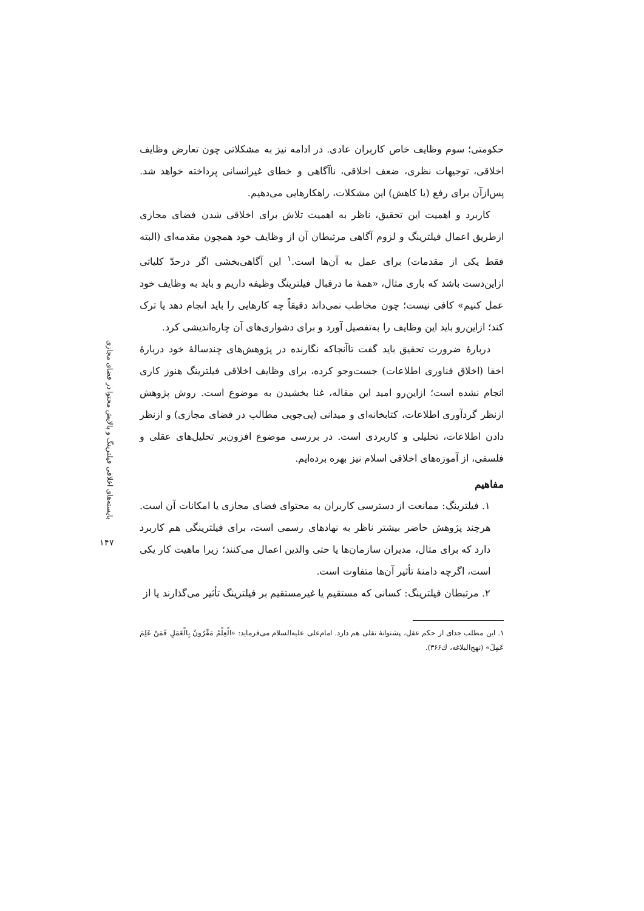بایسته‌های اخلاقی فیلترینگ و پالایش محتوا در فضای مجازی
۱۴۷
حکومتی؛ سوم وظایف خاص کاربران عادی. در ادامه نیز به مشکلاتی چون تعارض وظایف اخلاقی، توجیهات نظری، ضعف اخلاقی، ناآگاهی و خطای غیرانسانی پرداخته خواهد شد. پس‌ازآن برای رفع (یا کاهش) این مشکلات، راهکارهایی می‌دهیم.
کاربرد و اهمیت این تحقیق، ناظر به اهمیت تلاش برای اخلاقی شدن فضای مجازی ازطریق اعمال فیلترینگ و لزوم آگاهی مرتبطان آن از وظایف خود همچون مقدمه‌ای (البته فقط یکی از مقدمات) برای عمل به آن‌ها است.<sup>۱</sup> این آگاهی‌بخشی اگر درحدّ کلیاتی ازاین‌دست باشد که باری مثال، «همهٔ ما درقبال فیلترینگ وظیفه داریم و باید به وظایف خود عمل کنیم» کافی نیست؛ چون مخاطب نمی‌داند دقیقاً چه کارهایی را باید انجام دهد یا ترک کند؛ ازاین‌رو باید این وظایف را به‌تفصیل آورد و برای دشواری‌های آن چاره‌اندیشی کرد.
دربارهٔ ضرورت تحقیق باید گفت تاآنجاکه نگارنده در پژوهش‌های چندسالهٔ خود دربارهٔ اخفا (اخلاق فناوری اطلاعات) جست‌وجو کرده، برای وظایف اخلاقی فیلترینگ هنوز کاری انجام نشده است؛ ازاین‌رو امید این مقاله، غنا بخشیدن به موضوع است. روش پژوهش ازنظر گردآوری اطلاعات، کتابخانه‌ای و میدانی (پی‌جویی مطالب در فضای مجازی) و ازنظر دادن اطلاعات، تحلیلی و کاربردی است. در بررسی موضوع افزون‌بر تحلیل‌های عقلی و فلسفی، از آموزه‌های اخلاقی اسلام نیز بهره برده‌ایم.
مفاهیم
۱. فیلترینگ: ممانعت از دسترسی کاربران به محتوای فضای مجازی یا امکانات آن است. هرچند پژوهش حاضر بیشتر ناظر به نهادهای رسمی است، برای فیلترینگی هم کاربرد دارد که برای مثال، مدیران سازمان‌ها یا حتی والدین اعمال می‌کنند؛ زیرا ماهیت کار یکی است، اگرچه دامنهٔ تأثیر آن‌ها متفاوت است.
۲. مرتبطان فیلترینگ: کسانی که مستقیم یا غیرمستقیم بر فیلترینگ تأثیر می‌گذارند یا از
۱. این مطلب جدای از حکم عقل، پشتوانهٔ نقلی هم دارد. امام‌علی علیه‌السلام می‌فرماید: «الْعِلْمُ مَقْرُونٌ بِالْعَمَلِ فَمَنْ عَلِمَ عَمِلَ» (نهج‌البلاغه، ك۳۶۶).